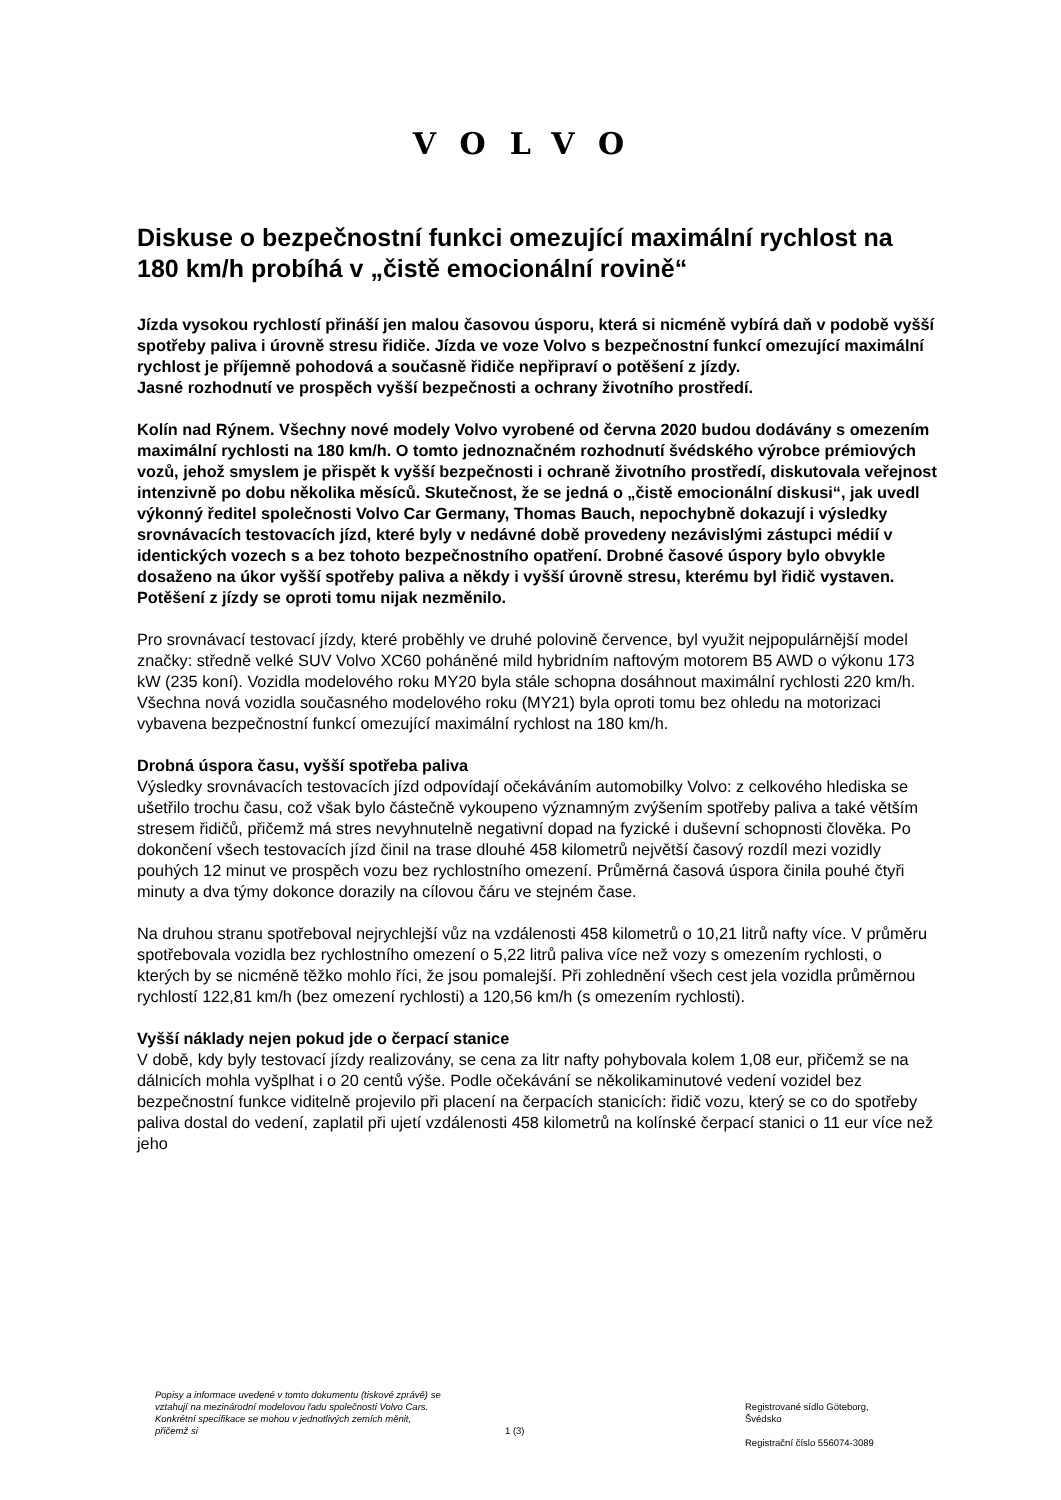VOLVO
Diskuse o bezpečnostní funkci omezující maximální rychlost na 180 km/h probíhá v „čistě emocionální rovině“
Jízda vysokou rychlostí přináší jen malou časovou úsporu, která si nicméně vybírá daň v podobě vyšší spotřeby paliva i úrovně stresu řidiče. Jízda ve voze Volvo s bezpečnostní funkcí omezující maximální rychlost je příjemně pohodová a současně řidiče nepřipraví o potěšení z jízdy.
Jasné rozhodnutí ve prospěch vyšší bezpečnosti a ochrany životního prostředí.
Kolín nad Rýnem. Všechny nové modely Volvo vyrobené od června 2020 budou dodávány s omezením maximální rychlosti na 180 km/h. O tomto jednoznačném rozhodnutí švédského výrobce prémiových vozů, jehož smyslem je přispět k vyšší bezpečnosti i ochraně životního prostředí, diskutovala veřejnost intenzivně po dobu několika měsíců. Skutečnost, že se jedná o „čistě emocionální diskusi“, jak uvedl výkonný ředitel společnosti Volvo Car Germany, Thomas Bauch, nepochybně dokazují i výsledky srovnávacích testovacích jízd, které byly v nedávné době provedeny nezávislými zástupci médií v identických vozech s a bez tohoto bezpečnostního opatření. Drobné časové úspory bylo obvykle dosaženo na úkor vyšší spotřeby paliva a někdy i vyšší úrovně stresu, kterému byl řidič vystaven. Potěšení z jízdy se oproti tomu nijak nezměnilo.
Pro srovnávací testovací jízdy, které proběhly ve druhé polovině července, byl využit nejpopulárnější model značky: středně velké SUV Volvo XC60 poháněné mild hybridním naftovým motorem B5 AWD o výkonu 173 kW (235 koní). Vozidla modelového roku MY20 byla stále schopna dosáhnout maximální rychlosti 220 km/h. Všechna nová vozidla současného modelového roku (MY21) byla oproti tomu bez ohledu na motorizaci vybavena bezpečnostní funkcí omezující maximální rychlost na 180 km/h.
Drobná úspora času, vyšší spotřeba paliva
Výsledky srovnávacích testovacích jízd odpovídají očekáváním automobilky Volvo: z celkového hlediska se ušetřilo trochu času, což však bylo částečně vykoupeno významným zvýšením spotřeby paliva a také větším stresem řidičů, přičemž má stres nevyhnutelně negativní dopad na fyzické i duševní schopnosti člověka. Po dokončení všech testovacích jízd činil na trase dlouhé 458 kilometrů největší časový rozdíl mezi vozidly pouhých 12 minut ve prospěch vozu bez rychlostního omezení. Průměrná časová úspora činila pouhé čtyři minuty a dva týmy dokonce dorazily na cílovou čáru ve stejném čase.
Na druhou stranu spotřeboval nejrychlejší vůz na vzdálenosti 458 kilometrů o 10,21 litrů nafty více. V průměru spotřebovala vozidla bez rychlostního omezení o 5,22 litrů paliva více než vozy s omezením rychlosti, o kterých by se nicméně těžko mohlo říci, že jsou pomalejší. Při zohlednění všech cest jela vozidla průměrnou rychlostí 122,81 km/h (bez omezení rychlosti) a 120,56 km/h (s omezením rychlosti).
Vyšší náklady nejen pokud jde o čerpací stanice
V době, kdy byly testovací jízdy realizovány, se cena za litr nafty pohybovala kolem 1,08 eur, přičemž se na dálnicích mohla vyšplhat i o 20 centů výše. Podle očekávání se několikaminutové vedení vozidel bez bezpečnostní funkce viditelně projevilo při placení na čerpacích stanicích: řidič vozu, který se co do spotřeby paliva dostal do vedení, zaplatil při ujetí vzdálenosti 458 kilometrů na kolínské čerpací stanici o 11 eur více než jeho
Popisy a informace uvedené v tomto dokumentu (tiskové zprávě) se vztahují na mezinárodní modelovou řadu společnosti Volvo Cars. Konkrétní specifikace se mohou v jednotlivých zemích měnit, přičemž si
1 (3)
Registrované sídlo Göteborg,
Švédsko
Registrační číslo 556074-3089